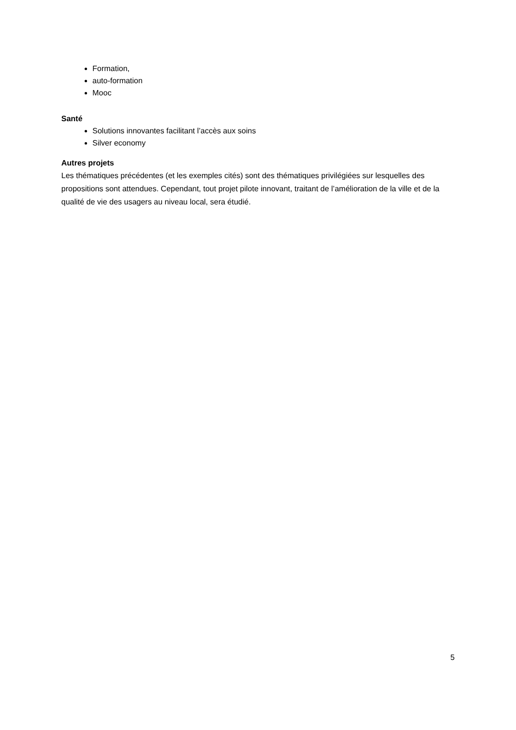Formation,
auto-formation
Mooc
Santé
Solutions innovantes facilitant l’accès aux soins
Silver economy
Autres projets
Les thématiques précédentes (et les exemples cités) sont des thématiques privilégiées sur lesquelles des propositions sont attendues. Cependant, tout projet pilote innovant, traitant de l’amélioration de la ville et de la qualité de vie des usagers au niveau local, sera étudié.
5